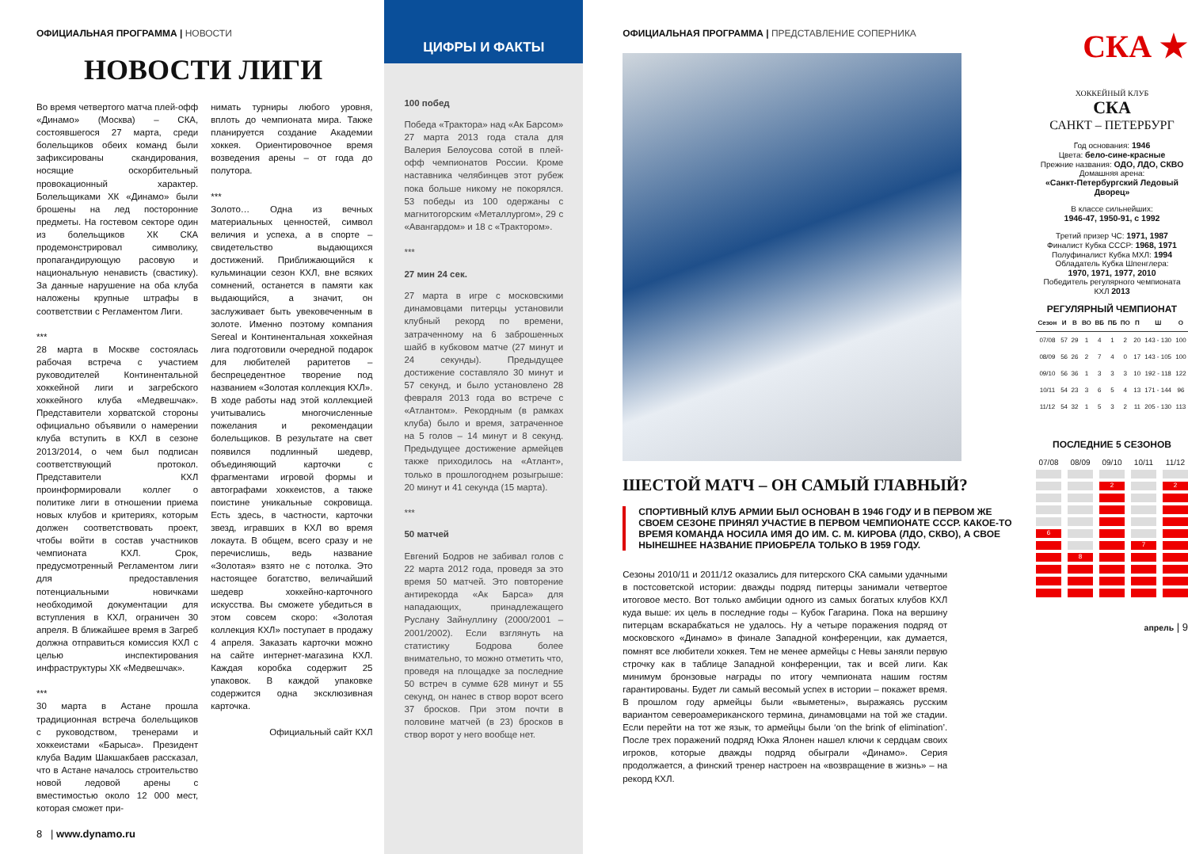ОФИЦИАЛЬНАЯ ПРОГРАММА | НОВОСТИ
НОВОСТИ ЛИГИ
Во время четвертого матча плей-офф «Динамо» (Москва) – СКА, состоявшегося 27 марта, среди болельщиков обеих команд были зафиксированы скандирования, носящие оскорбительный провокационный характер. Болельщиками ХК «Динамо» были брошены на лед посторонние предметы. На гостевом секторе один из болельщиков ХК СКА продемонстрировал символику, пропагандирующую расовую и национальную ненависть (свастику). За данные нарушение на оба клуба наложены крупные штрафы в соответствии с Регламентом Лиги.
***
28 марта в Москве состоялась рабочая встреча с участием руководителей Континентальной хоккейной лиги и загребского хоккейного клуба «Медвешчак». Представители хорватской стороны официально объявили о намерении клуба вступить в КХЛ в сезоне 2013/2014, о чем был подписан соответствующий протокол. Представители КХЛ проинформировали коллег о политике лиги в отношении приема новых клубов и критериях, которым должен соответствовать проект, чтобы войти в состав участников чемпионата КХЛ. Срок, предусмотренный Регламентом лиги для предоставления потенциальными новичками необходимой документации для вступления в КХЛ, ограничен 30 апреля. В ближайшее время в Загреб должна отправиться комиссия КХЛ с целью инспектирования инфраструктуры ХК «Медвешчак».
***
30 марта в Астане прошла традиционная встреча болельщиков с руководством, тренерами и хоккеистами «Барыса». Президент клуба Вадим Шакшакбаев рассказал, что в Астане началось строительство новой ледовой арены с вместимостью около 12 000 мест, которая сможет при-
нимать турниры любого уровня, вплоть до чемпионата мира. Также планируется создание Академии хоккея. Ориентировочное время возведения арены – от года до полутора.
***
Золото… Одна из вечных материальных ценностей, символ величия и успеха, а в спорте – свидетельство выдающихся достижений. Приближающийся к кульминации сезон КХЛ, вне всяких сомнений, останется в памяти как выдающийся, а значит, он заслуживает быть увековеченным в золоте. Именно поэтому компания Sereal и Континентальная хоккейная лига подготовили очередной подарок для любителей раритетов – беспрецедентное творение под названием «Золотая коллекция КХЛ». В ходе работы над этой коллекцией учитывались многочисленные пожелания и рекомендации болельщиков. В результате на свет появился подлинный шедевр, объединяющий карточки с фрагментами игровой формы и автографами хоккеистов, а также поистине уникальные сокровища. Есть здесь, в частности, карточки звезд, игравших в КХЛ во время локаута. В общем, всего сразу и не перечислишь, ведь название «Золотая» взято не с потолка. Это настоящее богатство, величайший шедевр хоккейно-карточного искусства. Вы сможете убедиться в этом совсем скоро: «Золотая коллекция КХЛ» поступает в продажу 4 апреля. Заказать карточки можно на сайте интернет-магазина КХЛ. Каждая коробка содержит 25 упаковок. В каждой упаковке содержится одна эксклюзивная карточка.
Официальный сайт КХЛ
8 | www.dynamo.ru
ЦИФРЫ И ФАКТЫ
100 побед
Победа «Трактора» над «Ак Барсом» 27 марта 2013 года стала для Валерия Белоусова сотой в плей-офф чемпионатов России. Кроме наставника челябинцев этот рубеж пока больше никому не покорялся. 53 победы из 100 одержаны с магнитогорским «Металлургом», 29 с «Авангардом» и 18 с «Трактором».
***
27 мин 24 сек.
27 марта в игре с московскими динамовцами питерцы установили клубный рекорд по времени, затраченному на 6 заброшенных шайб в кубковом матче (27 минут и 24 секунды). Предыдущее достижение составляло 30 минут и 57 секунд, и было установлено 28 февраля 2013 года во встрече с «Атлантом». Рекордным (в рамках клуба) было и время, затраченное на 5 голов – 14 минут и 8 секунд. Предыдущее достижение армейцев также приходилось на «Атлант», только в прошлогоднем розыгрыше: 20 минут и 41 секунда (15 марта).
***
50 матчей
Евгений Бодров не забивал голов с 22 марта 2012 года, проведя за это время 50 матчей. Это повторение антирекорда «Ак Барса» для нападающих, принадлежащего Руслану Зайнуллину (2000/2001 – 2001/2002). Если взглянуть на статистику Бодрова более внимательно, то можно отметить что, проведя на площадке за последние 50 встреч в сумме 628 минут и 55 секунд, он нанес в створ ворот всего 37 бросков. При этом почти в половине матчей (в 23) бросков в створ ворот у него вообще нет.
ОФИЦИАЛЬНАЯ ПРОГРАММА | ПРЕДСТАВЛЕНИЕ СОПЕРНИКА
ШЕСТОЙ МАТЧ – ОН САМЫЙ ГЛАВНЫЙ?
СПОРТИВНЫЙ КЛУБ АРМИИ БЫЛ ОСНОВАН В 1946 ГОДУ И В ПЕРВОМ ЖЕ СВОЕМ СЕЗОНЕ ПРИНЯЛ УЧАСТИЕ В ПЕРВОМ ЧЕМПИОНАТЕ СССР. КАКОЕ-ТО ВРЕМЯ КОМАНДА НОСИЛА ИМЯ ДО ИМ. С. М. КИРОВА (ЛДО, СКВО), А СВОЕ НЫНЕШНЕЕ НАЗВАНИЕ ПРИОБРЕЛА ТОЛЬКО В 1959 ГОДУ.
Сезоны 2010/11 и 2011/12 оказались для питерского СКА самыми удачными в постсоветской истории: дважды подряд питерцы занимали четвертое итоговое место. Вот только амбиции одного из самых богатых клубов КХЛ куда выше: их цель в последние годы – Кубок Гагарина. Пока на вершину питерцам вскарабкаться не удалось. Ну а четыре поражения подряд от московского «Динамо» в финале Западной конференции, как думается, помнят все любители хоккея. Тем не менее армейцы с Невы заняли первую строчку как в таблице Западной конференции, так и всей лиги. Как минимум бронзовые награды по итогу чемпионата нашим гостям гарантированы. Будет ли самый весомый успех в истории – покажет время. В прошлом году армейцы были «выметены», выражаясь русским вариантом североамериканского термина, динамовцами на той же стадии. Если перейти на тот же язык, то армейцы были ‘on the brink of elimination’. После трех поражений подряд Юкка Ялонен нашел ключи к сердцам своих игроков, которые дважды подряд обыграли «Динамо». Серия продолжается, а финский тренер настроен на «возвращение в жизнь» – на рекорд КХЛ.
СКА ★
ХОККЕЙНЫЙ КЛУБ
СКА
САНКТ – ПЕТЕРБУРГ
Год основания: 1946
Цвета: бело-сине-красные
Прежние названия: ОДО, ЛДО, СКВО
Домашняя арена:
«Санкт-Петербургский Ледовый Дворец»
В классе сильнейших:
1946-47, 1950-91, с 1992
Третий призер ЧС: 1971, 1987
Финалист Кубка СССР: 1968, 1971
Полуфиналист Кубка МХЛ: 1994
Обладатель Кубка Шпенглера:
1970, 1971, 1977, 2010
Победитель регулярного чемпионата КХЛ 2013
РЕГУЛЯРНЫЙ ЧЕМПИОНАТ
| Сезон | И | В | ВО | ВБ | ПБ | ПО | П | Ш | О |
| --- | --- | --- | --- | --- | --- | --- | --- | --- | --- |
| 07/08 | 57 | 29 | 1 | 4 | 1 | 2 | 20 | 143 - 130 | 100 |
| 08/09 | 56 | 26 | 2 | 7 | 4 | 0 | 17 | 143 - 105 | 100 |
| 09/10 | 56 | 36 | 1 | 3 | 3 | 3 | 10 | 192 - 118 | 122 |
| 10/11 | 54 | 23 | 3 | 6 | 5 | 4 | 13 | 171 - 144 | 96 |
| 11/12 | 54 | 32 | 1 | 5 | 3 | 2 | 11 | 205 - 130 | 113 |
ПОСЛЕДНИЕ 5 СЕЗОНОВ
07/08
6
08/09
8
09/10
2
10/11
7
11/12
2
апрель | 9